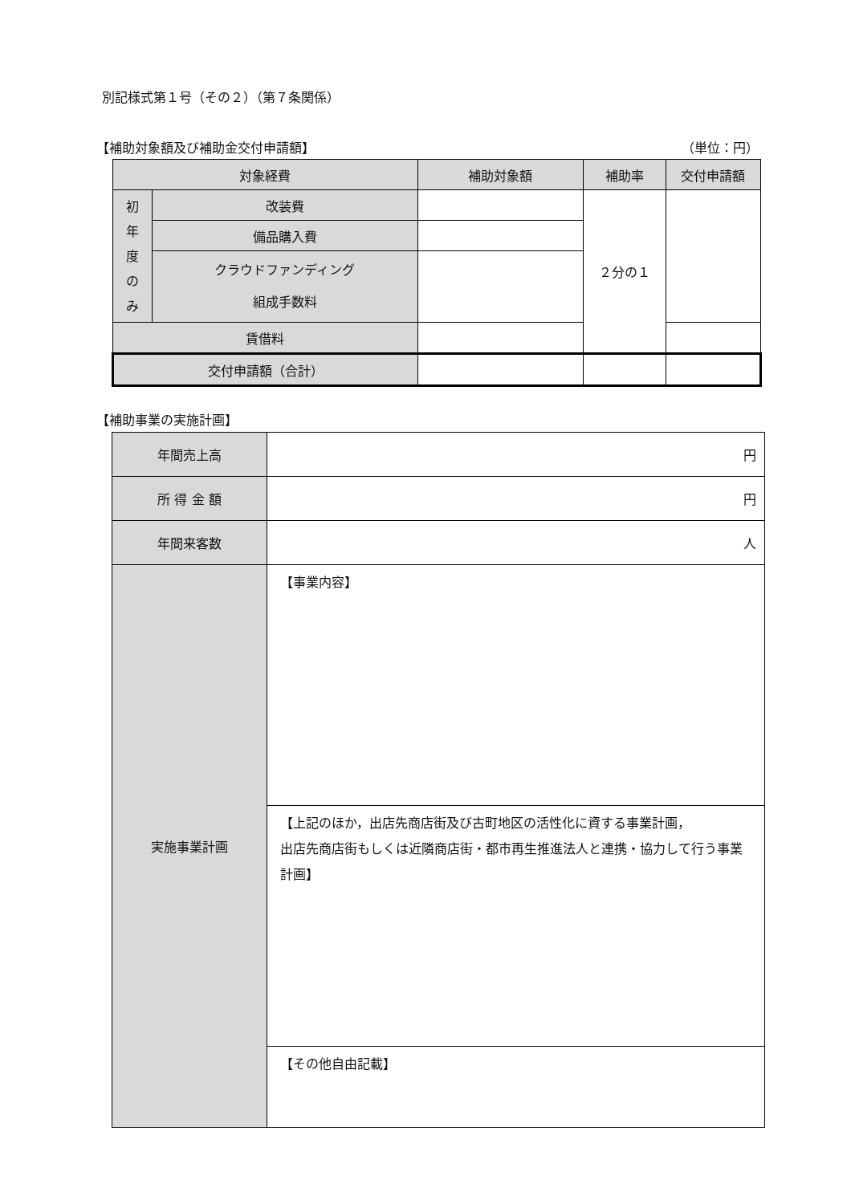別記様式第１号（その２）（第７条関係）
【補助対象額及び補助金交付申請額】 （単位：円）
| 対象経費 | | 補助対象額 | 補助率 | 交付申請額 |
| --- | --- | --- | --- | --- |
| 初 年 度 の み | 改装費 | | ２分の１ | |
| | 備品購入費 | | | |
| | クラウドファンディング 組成手数料 | | | |
| 賃借料 | | | | |
| 交付申請額（合計） | | | | |
【補助事業の実施計画】
| 年間売上高 | 円 |
| 所 得 金 額 | 円 |
| 年間来客数 | 人 |
| 実施事業計画 | 【事業内容】 |
| | 【上記のほか，出店先商店街及び古町地区の活性化に資する事業計画， 出店先商店街もしくは近隣商店街・都市再生推進法人と連携・協力して行う事業計画】 |
| | 【その他自由記載】 |